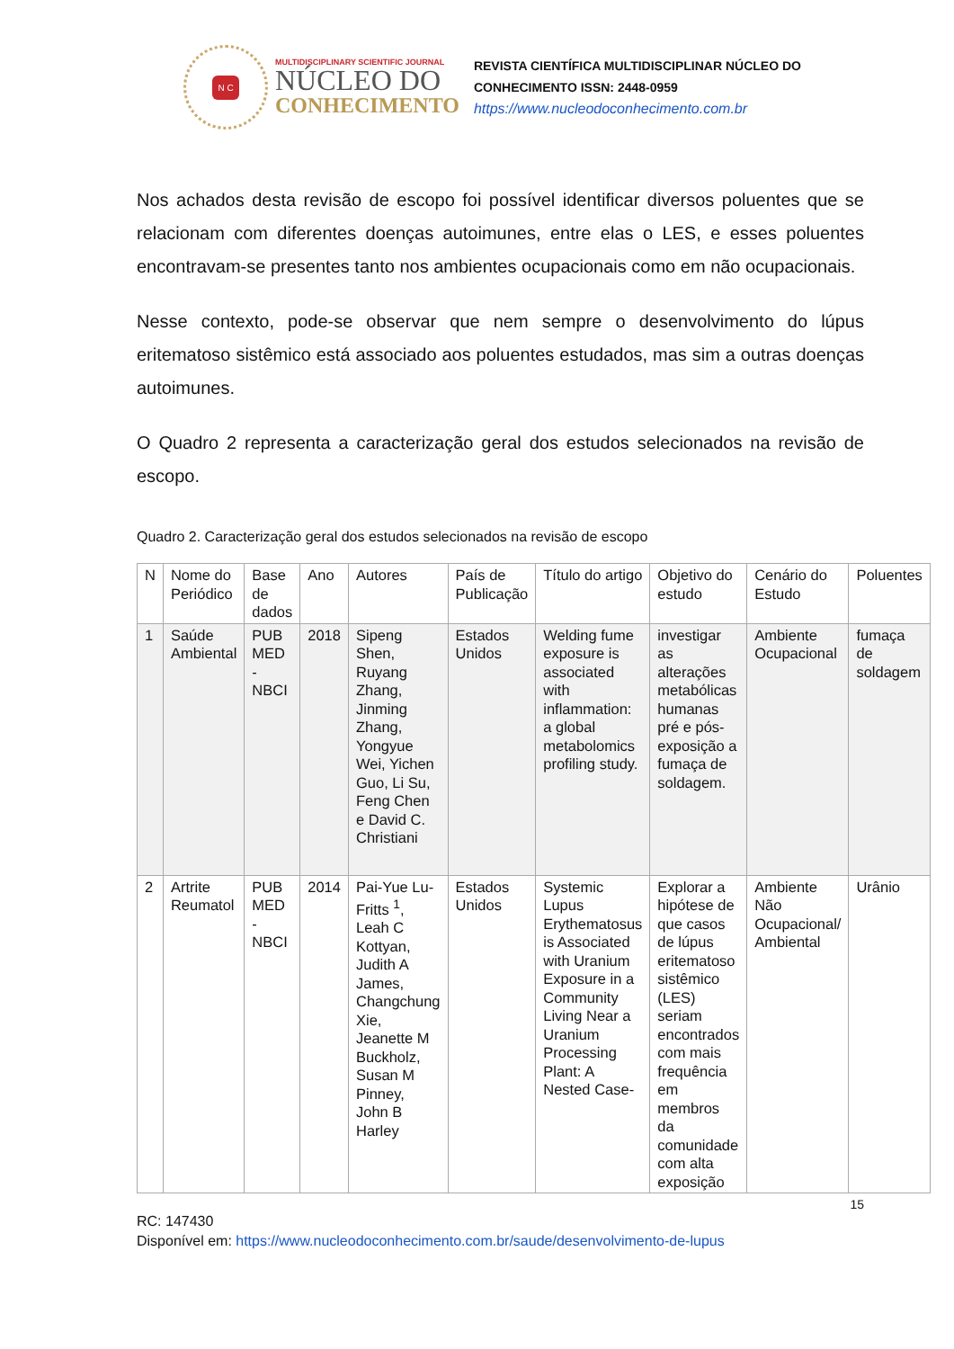N C
MULTIDISCIPLINARY SCIENTIFIC JOURNAL
NÚCLEO DO
CONHECIMENTO
REVISTA CIENTÍFICA MULTIDISCIPLINAR NÚCLEO DO
CONHECIMENTO ISSN: 2448-0959
https://www.nucleodoconhecimento.com.br
Nos achados desta revisão de escopo foi possível identificar diversos poluentes que se relacionam com diferentes doenças autoimunes, entre elas o LES, e esses poluentes encontravam-se presentes tanto nos ambientes ocupacionais como em não ocupacionais.
Nesse contexto, pode-se observar que nem sempre o desenvolvimento do lúpus eritematoso sistêmico está associado aos poluentes estudados, mas sim a outras doenças autoimunes.
O Quadro 2 representa a caracterização geral dos estudos selecionados na revisão de escopo.
Quadro 2. Caracterização geral dos estudos selecionados na revisão de escopo
| N | Nome do Periódico | Base de dados | Ano | Autores | País de Publicação | Título do artigo | Objetivo do estudo | Cenário do Estudo | Poluentes |
| --- | --- | --- | --- | --- | --- | --- | --- | --- | --- |
| 1 | Saúde Ambiental | PUB MED - NBCI | 2018 | Sipeng Shen, Ruyang Zhang, Jinming Zhang, Yongyue Wei, Yichen Guo, Li Su, Feng Chen e David C. Christiani | Estados Unidos | Welding fume exposure is associated with inflammation: a global metabolomics profiling study. | investigar as alterações metabólicas humanas pré e pós-exposição a fumaça de soldagem. | Ambiente Ocupacional | fumaça de soldagem |
| 2 | Artrite Reumatol | PUB MED - NBCI | 2014 | Pai-Yue Lu-Fritts <sup>1</sup>, Leah C Kottyan, Judith A James, Changchung Xie, Jeanette M Buckholz, Susan M Pinney, John B Harley | Estados Unidos | Systemic Lupus Erythematosus is Associated with Uranium Exposure in a Community Living Near a Uranium Processing Plant: A Nested Case- | Explorar a hipótese de que casos de lúpus eritematoso sistêmico (LES) seriam encontrados com mais frequência em membros da comunidade com alta exposição | Ambiente Não Ocupacional/ Ambiental | Urânio |
15
RC: 147430
Disponível em: https://www.nucleodoconhecimento.com.br/saude/desenvolvimento-de-lupus